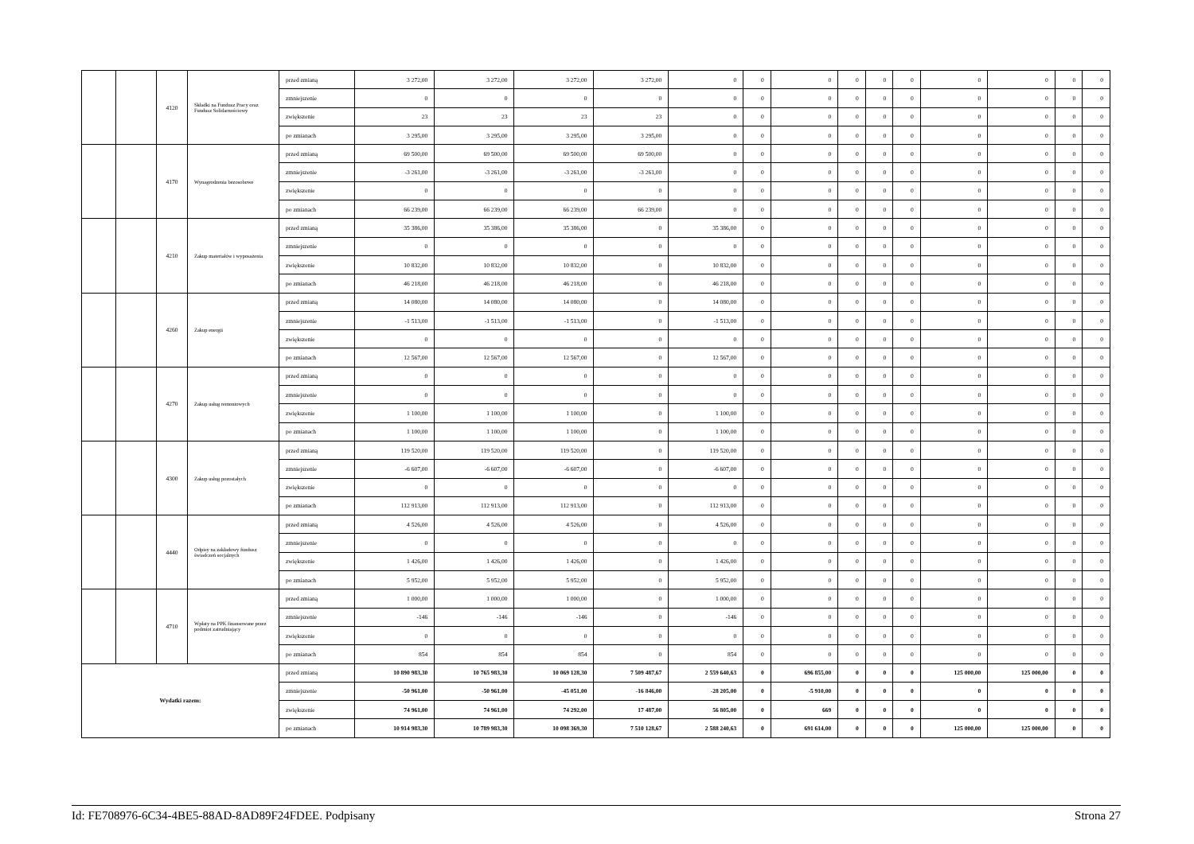| | | 4120 | Składki na Fundusz Pracy oraz Fundusz Solidarnościowy | przed zmianą | 3 272,00 | 3 272,00 | 3 272,00 | 3 272,00 | 0 | 0 | 0 | 0 | 0 | 0 | 0 | 0 | 0 | 0 |
| | | | | zmniejszenie | 0 | 0 | 0 | 0 | 0 | 0 | 0 | 0 | 0 | 0 | 0 | 0 | 0 | 0 |
| | | | | zwiększenie | 23 | 23 | 23 | 23 | 0 | 0 | 0 | 0 | 0 | 0 | 0 | 0 | 0 | 0 |
| | | | | po zmianach | 3 295,00 | 3 295,00 | 3 295,00 | 3 295,00 | 0 | 0 | 0 | 0 | 0 | 0 | 0 | 0 | 0 | 0 |
| | | 4170 | Wynagrodzenia bezosobowe | przed zmianą | 69 500,00 | 69 500,00 | 69 500,00 | 69 500,00 | 0 | 0 | 0 | 0 | 0 | 0 | 0 | 0 | 0 | 0 |
| | | | | zmniejszenie | -3 261,00 | -3 261,00 | -3 261,00 | -3 261,00 | 0 | 0 | 0 | 0 | 0 | 0 | 0 | 0 | 0 | 0 |
| | | | | zwiększenie | 0 | 0 | 0 | 0 | 0 | 0 | 0 | 0 | 0 | 0 | 0 | 0 | 0 | 0 |
| | | | | po zmianach | 66 239,00 | 66 239,00 | 66 239,00 | 66 239,00 | 0 | 0 | 0 | 0 | 0 | 0 | 0 | 0 | 0 | 0 |
| | | 4210 | Zakup materiałów i wyposażenia | przed zmianą | 35 386,00 | 35 386,00 | 35 386,00 | 0 | 35 386,00 | 0 | 0 | 0 | 0 | 0 | 0 | 0 | 0 | 0 |
| | | | | zmniejszenie | 0 | 0 | 0 | 0 | 0 | 0 | 0 | 0 | 0 | 0 | 0 | 0 | 0 | 0 |
| | | | | zwiększenie | 10 832,00 | 10 832,00 | 10 832,00 | 0 | 10 832,00 | 0 | 0 | 0 | 0 | 0 | 0 | 0 | 0 | 0 |
| | | | | po zmianach | 46 218,00 | 46 218,00 | 46 218,00 | 0 | 46 218,00 | 0 | 0 | 0 | 0 | 0 | 0 | 0 | 0 | 0 |
| | | 4260 | Zakup energii | przed zmianą | 14 080,00 | 14 080,00 | 14 080,00 | 0 | 14 080,00 | 0 | 0 | 0 | 0 | 0 | 0 | 0 | 0 | 0 |
| | | | | zmniejszenie | -1 513,00 | -1 513,00 | -1 513,00 | 0 | -1 513,00 | 0 | 0 | 0 | 0 | 0 | 0 | 0 | 0 | 0 |
| | | | | zwiększenie | 0 | 0 | 0 | 0 | 0 | 0 | 0 | 0 | 0 | 0 | 0 | 0 | 0 | 0 |
| | | | | po zmianach | 12 567,00 | 12 567,00 | 12 567,00 | 0 | 12 567,00 | 0 | 0 | 0 | 0 | 0 | 0 | 0 | 0 | 0 |
| | | 4270 | Zakup usług remontowych | przed zmianą | 0 | 0 | 0 | 0 | 0 | 0 | 0 | 0 | 0 | 0 | 0 | 0 | 0 | 0 |
| | | | | zmniejszenie | 0 | 0 | 0 | 0 | 0 | 0 | 0 | 0 | 0 | 0 | 0 | 0 | 0 | 0 |
| | | | | zwiększenie | 1 100,00 | 1 100,00 | 1 100,00 | 0 | 1 100,00 | 0 | 0 | 0 | 0 | 0 | 0 | 0 | 0 | 0 |
| | | | | po zmianach | 1 100,00 | 1 100,00 | 1 100,00 | 0 | 1 100,00 | 0 | 0 | 0 | 0 | 0 | 0 | 0 | 0 | 0 |
| | | 4300 | Zakup usług pozostałych | przed zmianą | 119 520,00 | 119 520,00 | 119 520,00 | 0 | 119 520,00 | 0 | 0 | 0 | 0 | 0 | 0 | 0 | 0 | 0 |
| | | | | zmniejszenie | -6 607,00 | -6 607,00 | -6 607,00 | 0 | -6 607,00 | 0 | 0 | 0 | 0 | 0 | 0 | 0 | 0 | 0 |
| | | | | zwiększenie | 0 | 0 | 0 | 0 | 0 | 0 | 0 | 0 | 0 | 0 | 0 | 0 | 0 | 0 |
| | | | | po zmianach | 112 913,00 | 112 913,00 | 112 913,00 | 0 | 112 913,00 | 0 | 0 | 0 | 0 | 0 | 0 | 0 | 0 | 0 |
| | | 4440 | Odpisy na zakładowy fundusz świadczeń socjalnych | przed zmianą | 4 526,00 | 4 526,00 | 4 526,00 | 0 | 4 526,00 | 0 | 0 | 0 | 0 | 0 | 0 | 0 | 0 | 0 |
| | | | | zmniejszenie | 0 | 0 | 0 | 0 | 0 | 0 | 0 | 0 | 0 | 0 | 0 | 0 | 0 | 0 |
| | | | | zwiększenie | 1 426,00 | 1 426,00 | 1 426,00 | 0 | 1 426,00 | 0 | 0 | 0 | 0 | 0 | 0 | 0 | 0 | 0 |
| | | | | po zmianach | 5 952,00 | 5 952,00 | 5 952,00 | 0 | 5 952,00 | 0 | 0 | 0 | 0 | 0 | 0 | 0 | 0 | 0 |
| | | 4710 | Wpłaty na PPK finansowane przez podmiot zatrudniający | przed zmianą | 1 000,00 | 1 000,00 | 1 000,00 | 0 | 1 000,00 | 0 | 0 | 0 | 0 | 0 | 0 | 0 | 0 | 0 |
| | | | | zmniejszenie | -146 | -146 | -146 | 0 | -146 | 0 | 0 | 0 | 0 | 0 | 0 | 0 | 0 | 0 |
| | | | | zwiększenie | 0 | 0 | 0 | 0 | 0 | 0 | 0 | 0 | 0 | 0 | 0 | 0 | 0 | 0 |
| | | | | po zmianach | 854 | 854 | 854 | 0 | 854 | 0 | 0 | 0 | 0 | 0 | 0 | 0 | 0 | 0 |
| Wydatki razem: | | | | przed zmianą | 10 890 983,30 | 10 765 983,30 | 10 069 128,30 | 7 509 487,67 | 2 559 640,63 | 0 | 696 855,00 | 0 | 0 | 0 | 125 000,00 | 125 000,00 | 0 | 0 |
| | | | | zmniejszenie | -50 961,00 | -50 961,00 | -45 051,00 | -16 846,00 | -28 205,00 | 0 | -5 910,00 | 0 | 0 | 0 | 0 | 0 | 0 | 0 |
| | | | | zwiększenie | 74 961,00 | 74 961,00 | 74 292,00 | 17 487,00 | 56 805,00 | 0 | 669 | 0 | 0 | 0 | 0 | 0 | 0 | 0 |
| | | | | po zmianach | 10 914 983,30 | 10 789 983,30 | 10 098 369,30 | 7 510 128,67 | 2 588 240,63 | 0 | 691 614,00 | 0 | 0 | 0 | 125 000,00 | 125 000,00 | 0 | 0 |
Id: FE708976-6C34-4BE5-88AD-8AD89F24FDEE. Podpisany Strona 27